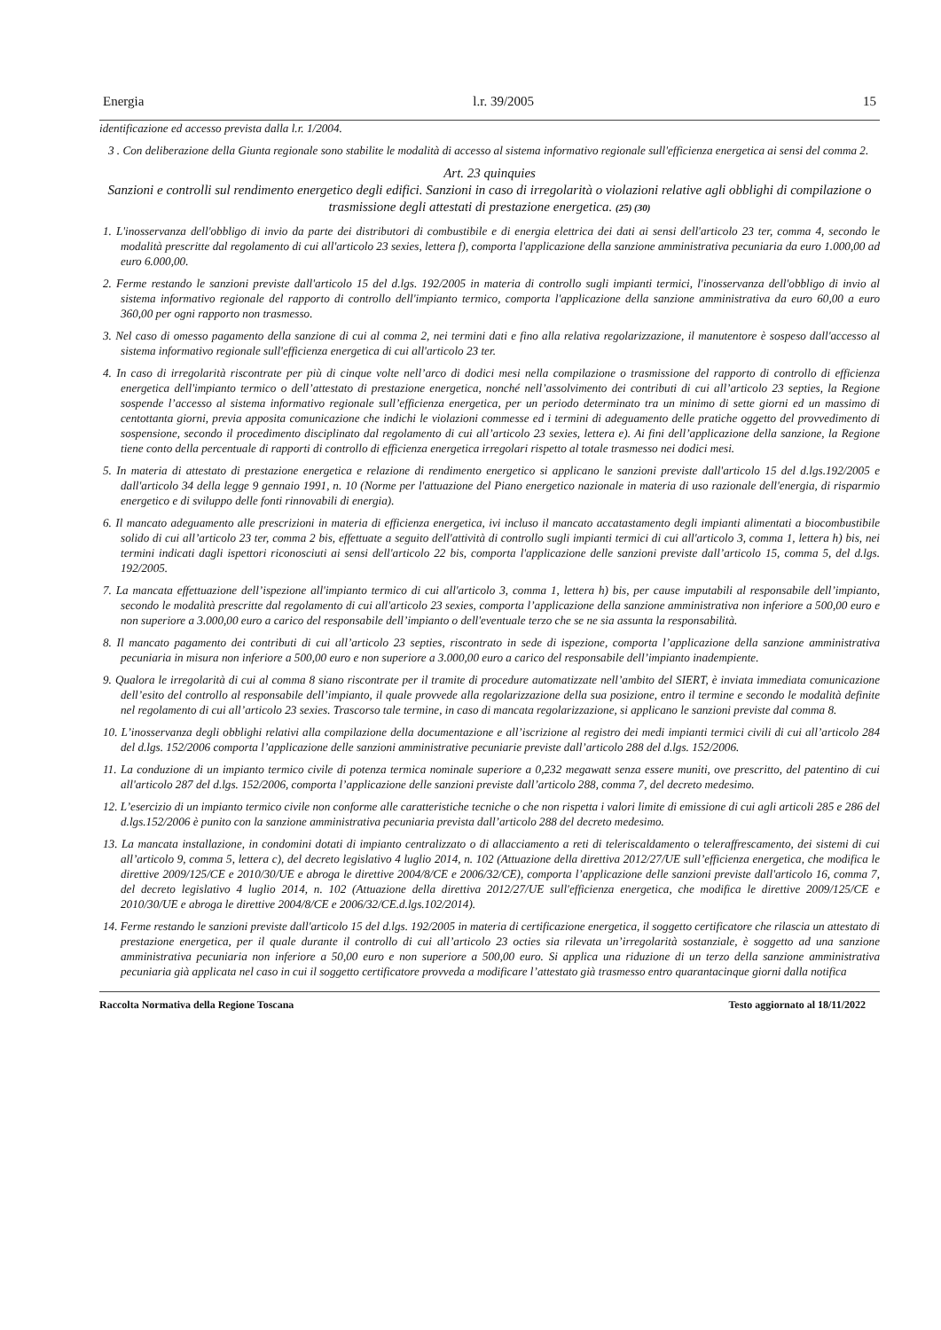Energia l.r. 39/2005 15
identificazione ed accesso prevista dalla l.r. 1/2004.
3 . Con deliberazione della Giunta regionale sono stabilite le modalità di accesso al sistema informativo regionale sull'efficienza energetica ai sensi del comma 2.
Art. 23 quinquies
Sanzioni e controlli sul rendimento energetico degli edifici. Sanzioni in caso di irregolarità o violazioni relative agli obblighi di compilazione o trasmissione degli attestati di prestazione energetica. (25) (30)
1. L'inosservanza dell'obbligo di invio da parte dei distributori di combustibile e di energia elettrica dei dati ai sensi dell'articolo 23 ter, comma 4, secondo le modalità prescritte dal regolamento di cui all'articolo 23 sexies, lettera f), comporta l'applicazione della sanzione amministrativa pecuniaria da euro 1.000,00 ad euro 6.000,00.
2. Ferme restando le sanzioni previste dall'articolo 15 del d.lgs. 192/2005 in materia di controllo sugli impianti termici, l'inosservanza dell'obbligo di invio al sistema informativo regionale del rapporto di controllo dell'impianto termico, comporta l'applicazione della sanzione amministrativa da euro 60,00 a euro 360,00 per ogni rapporto non trasmesso.
3. Nel caso di omesso pagamento della sanzione di cui al comma 2, nei termini dati e fino alla relativa regolarizzazione, il manutentore è sospeso dall'accesso al sistema informativo regionale sull'efficienza energetica di cui all'articolo 23 ter.
4. In caso di irregolarità riscontrate per più di cinque volte nell’arco di dodici mesi nella compilazione o trasmissione del rapporto di controllo di efficienza energetica dell'impianto termico o dell’attestato di prestazione energetica, nonché nell’assolvimento dei contributi di cui all’articolo 23 septies, la Regione sospende l’accesso al sistema informativo regionale sull’efficienza energetica, per un periodo determinato tra un minimo di sette giorni ed un massimo di centottanta giorni, previa apposita comunicazione che indichi le violazioni commesse ed i termini di adeguamento delle pratiche oggetto del provvedimento di sospensione, secondo il procedimento disciplinato dal regolamento di cui all’articolo 23 sexies, lettera e). Ai fini dell’applicazione della sanzione, la Regione tiene conto della percentuale di rapporti di controllo di efficienza energetica irregolari rispetto al totale trasmesso nei dodici mesi.
5. In materia di attestato di prestazione energetica e relazione di rendimento energetico si applicano le sanzioni previste dall'articolo 15 del d.lgs.192/2005 e dall'articolo 34 della legge 9 gennaio 1991, n. 10 (Norme per l'attuazione del Piano energetico nazionale in materia di uso razionale dell'energia, di risparmio energetico e di sviluppo delle fonti rinnovabili di energia).
6. Il mancato adeguamento alle prescrizioni in materia di efficienza energetica, ivi incluso il mancato accatastamento degli impianti alimentati a biocombustibile solido di cui all’articolo 23 ter, comma 2 bis, effettuate a seguito dell'attività di controllo sugli impianti termici di cui all'articolo 3, comma 1, lettera h) bis, nei termini indicati dagli ispettori riconosciuti ai sensi dell'articolo 22 bis, comporta l'applicazione delle sanzioni previste dall’articolo 15, comma 5, del d.lgs. 192/2005.
7. La mancata effettuazione dell’ispezione all'impianto termico di cui all'articolo 3, comma 1, lettera h) bis, per cause imputabili al responsabile dell’impianto, secondo le modalità prescritte dal regolamento di cui all'articolo 23 sexies, comporta l’applicazione della sanzione amministrativa non inferiore a 500,00 euro e non superiore a 3.000,00 euro a carico del responsabile dell’impianto o dell'eventuale terzo che se ne sia assunta la responsabilità.
8. Il mancato pagamento dei contributi di cui all’articolo 23 septies, riscontrato in sede di ispezione, comporta l’applicazione della sanzione amministrativa pecuniaria in misura non inferiore a 500,00 euro e non superiore a 3.000,00 euro a carico del responsabile dell’impianto inadempiente.
9. Qualora le irregolarità di cui al comma 8 siano riscontrate per il tramite di procedure automatizzate nell’ambito del SIERT, è inviata immediata comunicazione dell’esito del controllo al responsabile dell’impianto, il quale provvede alla regolarizzazione della sua posizione, entro il termine e secondo le modalità definite nel regolamento di cui all’articolo 23 sexies. Trascorso tale termine, in caso di mancata regolarizzazione, si applicano le sanzioni previste dal comma 8.
10. L’inosservanza degli obblighi relativi alla compilazione della documentazione e all’iscrizione al registro dei medi impianti termici civili di cui all’articolo 284 del d.lgs. 152/2006 comporta l’applicazione delle sanzioni amministrative pecuniarie previste dall’articolo 288 del d.lgs. 152/2006.
11. La conduzione di un impianto termico civile di potenza termica nominale superiore a 0,232 megawatt senza essere muniti, ove prescritto, del patentino di cui all'articolo 287 del d.lgs. 152/2006, comporta l’applicazione delle sanzioni previste dall’articolo 288, comma 7, del decreto medesimo.
12. L’esercizio di un impianto termico civile non conforme alle caratteristiche tecniche o che non rispetta i valori limite di emissione di cui agli articoli 285 e 286 del d.lgs.152/2006 è punito con la sanzione amministrativa pecuniaria prevista dall’articolo 288 del decreto medesimo.
13. La mancata installazione, in condomini dotati di impianto centralizzato o di allacciamento a reti di teleriscaldamento o teleraffrescamento, dei sistemi di cui all’articolo 9, comma 5, lettera c), del decreto legislativo 4 luglio 2014, n. 102 (Attuazione della direttiva 2012/27/UE sull’efficienza energetica, che modifica le direttive 2009/125/CE e 2010/30/UE e abroga le direttive 2004/8/CE e 2006/32/CE), comporta l’applicazione delle sanzioni previste dall'articolo 16, comma 7, del decreto legislativo 4 luglio 2014, n. 102 (Attuazione della direttiva 2012/27/UE sull'efficienza energetica, che modifica le direttive 2009/125/CE e 2010/30/UE e abroga le direttive 2004/8/CE e 2006/32/CE.d.lgs.102/2014).
14. Ferme restando le sanzioni previste dall'articolo 15 del d.lgs. 192/2005 in materia di certificazione energetica, il soggetto certificatore che rilascia un attestato di prestazione energetica, per il quale durante il controllo di cui all’articolo 23 octies sia rilevata un’irregolarità sostanziale, è soggetto ad una sanzione amministrativa pecuniaria non inferiore a 50,00 euro e non superiore a 500,00 euro. Si applica una riduzione di un terzo della sanzione amministrativa pecuniaria già applicata nel caso in cui il soggetto certificatore provveda a modificare l’attestato già trasmesso entro quarantacinque giorni dalla notifica
Raccolta Normativa della Regione Toscana Testo aggiornato al 18/11/2022